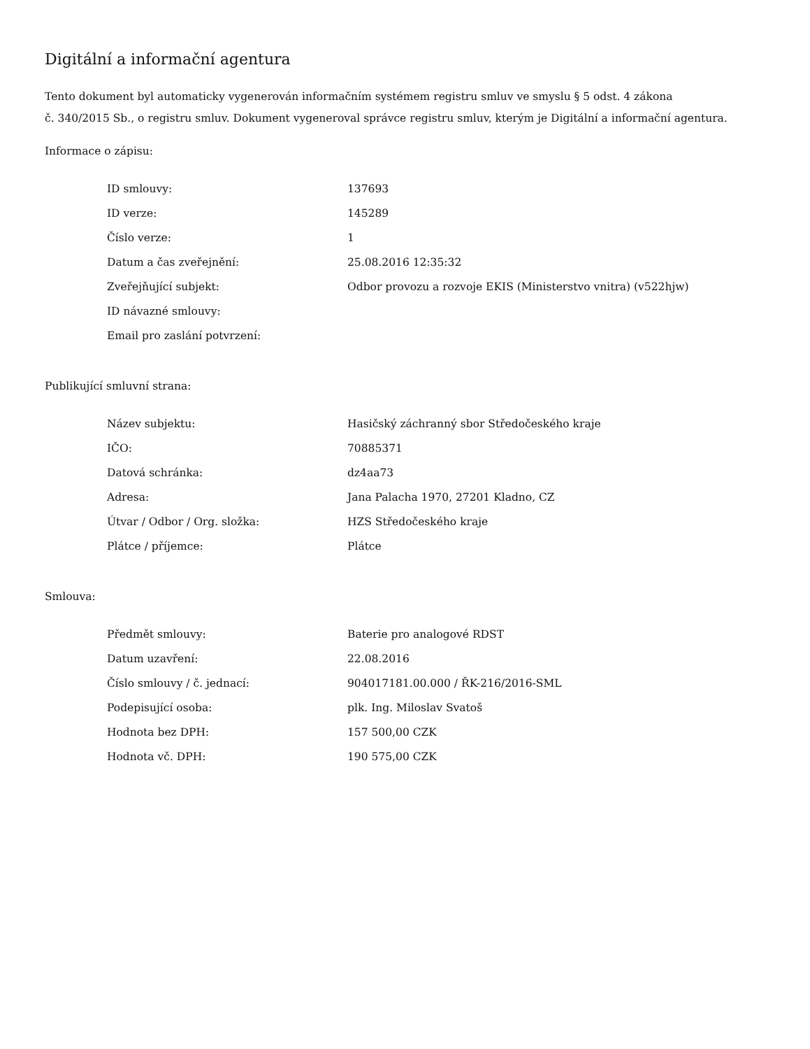Digitální a informační agentura
Tento dokument byl automaticky vygenerován informačním systémem registru smluv ve smyslu § 5 odst. 4 zákona
č. 340/2015 Sb., o registru smluv. Dokument vygeneroval správce registru smluv, kterým je Digitální a informační agentura.
Informace o zápisu:
| ID smlouvy: | 137693 |
| ID verze: | 145289 |
| Číslo verze: | 1 |
| Datum a čas zveřejnění: | 25.08.2016 12:35:32 |
| Zveřejňující subjekt: | Odbor provozu a rozvoje EKIS (Ministerstvo vnitra) (v522hjw) |
| ID návazné smlouvy: | |
| Email pro zaslání potvrzení: | |
Publikující smluvní strana:
| Název subjektu: | Hasičský záchranný sbor Středočeského kraje |
| IČO: | 70885371 |
| Datová schránka: | dz4aa73 |
| Adresa: | Jana Palacha 1970, 27201 Kladno, CZ |
| Útvar / Odbor / Org. složka: | HZS Středočeského kraje |
| Plátce / příjemce: | Plátce |
Smlouva:
| Předmět smlouvy: | Baterie pro analogové RDST |
| Datum uzavření: | 22.08.2016 |
| Číslo smlouvy / č. jednací: | 904017181.00.000 / ŘK-216/2016-SML |
| Podepisující osoba: | plk. Ing. Miloslav Svatoš |
| Hodnota bez DPH: | 157 500,00 CZK |
| Hodnota vč. DPH: | 190 575,00 CZK |